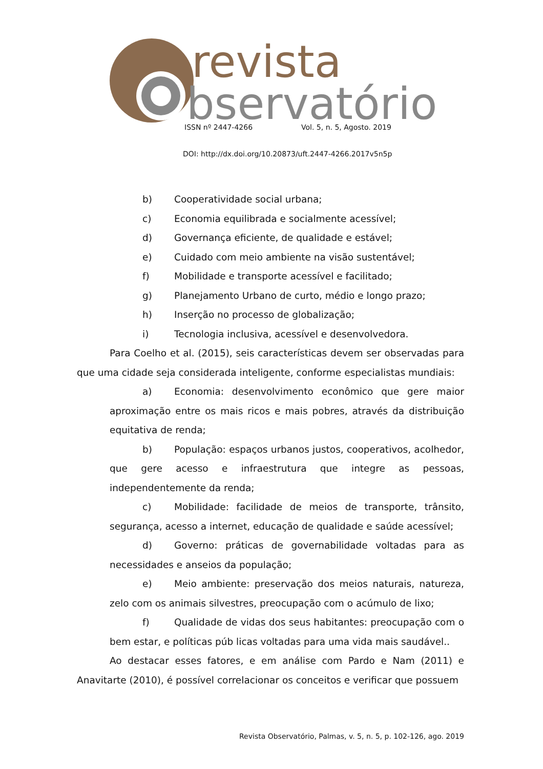revista
bservatório
ISSN nº 2447-4266 Vol. 5, n. 5, Agosto. 2019
DOI: http://dx.doi.org/10.20873/uft.2447-4266.2017v5n5p
b) Cooperatividade social urbana;
c) Economia equilibrada e socialmente acessível;
d) Governança eficiente, de qualidade e estável;
e) Cuidado com meio ambiente na visão sustentável;
f) Mobilidade e transporte acessível e facilitado;
g) Planejamento Urbano de curto, médio e longo prazo;
h) Inserção no processo de globalização;
i) Tecnologia inclusiva, acessível e desenvolvedora.
Para Coelho et al. (2015), seis características devem ser observadas para que uma cidade seja considerada inteligente, conforme especialistas mundiais:
a) Economia: desenvolvimento econômico que gere maior aproximação entre os mais ricos e mais pobres, através da distribuição equitativa de renda;
b) População: espaços urbanos justos, cooperativos, acolhedor, que gere acesso e infraestrutura que integre as pessoas, independentemente da renda;
c) Mobilidade: facilidade de meios de transporte, trânsito, segurança, acesso a internet, educação de qualidade e saúde acessível;
d) Governo: práticas de governabilidade voltadas para as necessidades e anseios da população;
e) Meio ambiente: preservação dos meios naturais, natureza, zelo com os animais silvestres, preocupação com o acúmulo de lixo;
f) Qualidade de vidas dos seus habitantes: preocupação com o bem estar, e políticas púb licas voltadas para uma vida mais saudável..
Ao destacar esses fatores, e em análise com Pardo e Nam (2011) e Anavitarte (2010), é possível correlacionar os conceitos e verificar que possuem
Revista Observatório, Palmas, v. 5, n. 5, p. 102-126, ago. 2019